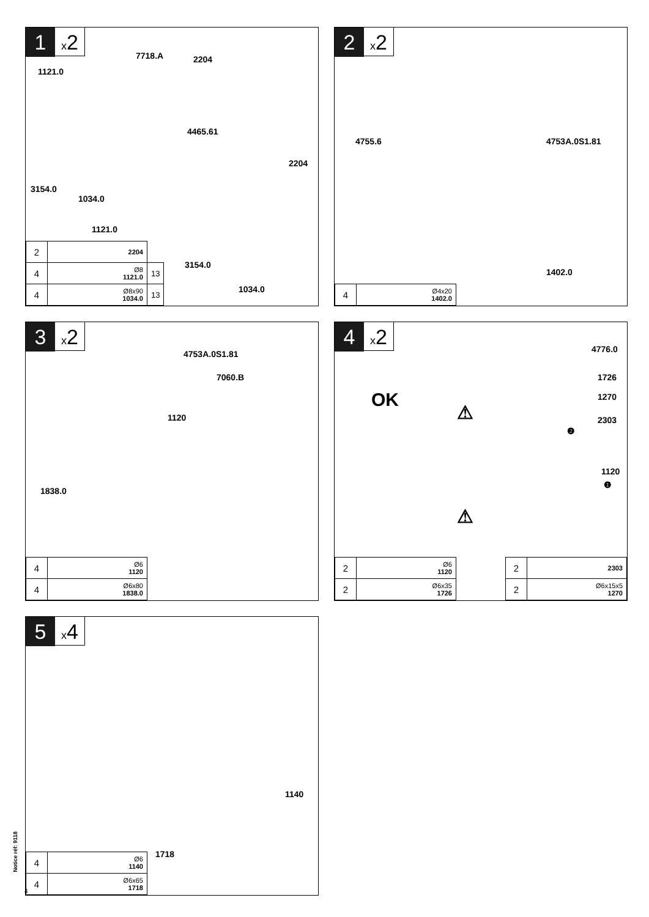1
x2
7718.A 2204
1121.0
4465.61
2204
3154.0
1034.0
1121.0
3154.0
1034.0
| 2 | 2204 | |
| 4 | Ø8 1121.0 | 13 |
| 4 | Ø8x90 1034.0 | 13 |
2
x2
4755.6 4753A.0S1.81
1402.0
| 4 | Ø4x20 1402.0 |
3
x2
4753A.0S1.81
7060.B
1120
1838.0
| 4 | Ø6 1120 |
| 4 | Ø6x80 1838.0 |
4
x2
OK
⚠
⚠
4776.0
1726
1270
2303
❷
1120
❶
| 2 | Ø6 1120 |
| 2 | Ø6x35 1726 |
| 2 | 2303 |
| 2 | Ø6x15x5 1270 |
5
x4
1140
1718
| 4 | Ø6 1140 |
| 4 | Ø6x65 1718 |
Notice réf: 9118
4